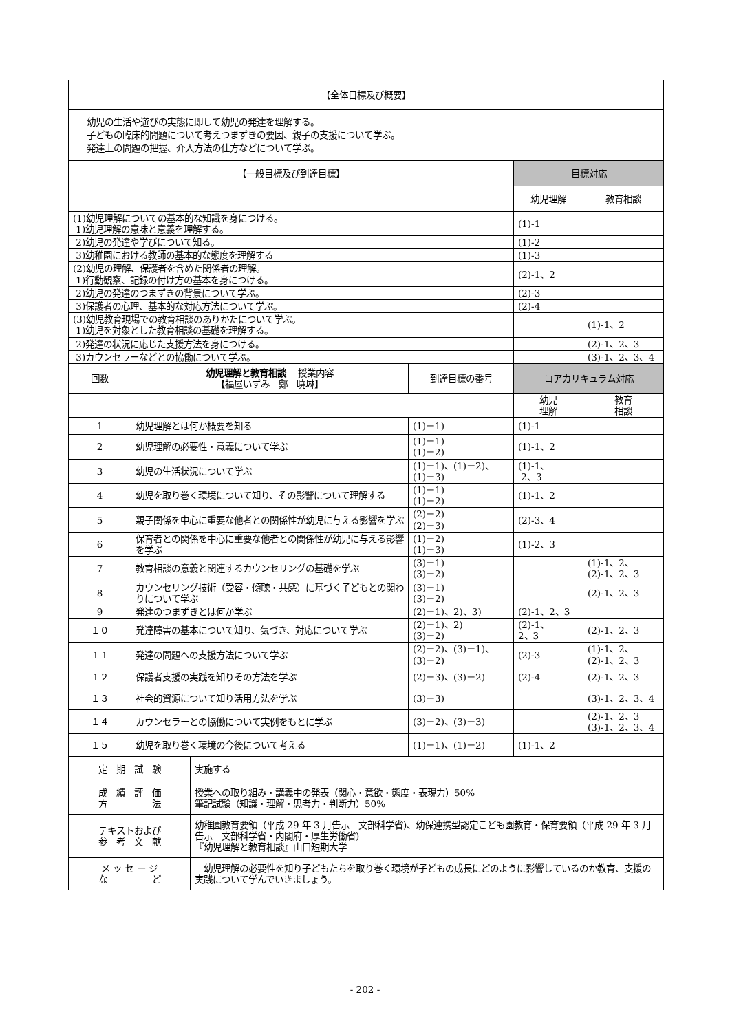| 【全体目標及び概要】 | | | | |
| --- | --- | --- | --- | --- |
| 幼児の生活や遊びの実態に即して幼児の発達を理解する。 子どもの臨床的問題について考えつまずきの要因、親子の支援について学ぶ。 発達上の問題の把握、介入方法の仕方などについて学ぶ。 | | | | |
| 【一般目標及び到達目標】 | | | 目標対応 | |
| | | | 幼児理解 | 教育相談 |
| (1)幼児理解についての基本的な知識を身につける。 1)幼児理解の意味と意義を理解する。 | | | (1)-1 | |
| 2)幼児の発達や学びについて知る。 | | | (1)-2 | |
| 3)幼稚園における教師の基本的な態度を理解する | | | (1)-3 | |
| (2)幼児の理解、保護者を含めた関係者の理解。 1)行動観察、記録の付け方の基本を身につける。 | | | (2)-1、2 | |
| 2)幼児の発達のつまずきの背景について学ぶ。 | | | (2)-3 | |
| 3)保護者の心理、基本的な対応方法について学ぶ。 | | | (2)-4 | |
| (3)幼児教育現場での教育相談のありかたについて学ぶ。 1)幼児を対象とした教育相談の基礎を理解する。 | | | | (1)-1、2 |
| 2)発達の状況に応じた支援方法を身につける。 | | | | (2)-1、2、3 |
| 3)カウンセラーなどとの協働について学ぶ。 | | | | (3)-1、2、3、4 |
| 回数 | 幼児理解と教育相談 授業内容 【福屋いずみ 鄭 曉琳】 | 到達目標の番号 | コアカリキュラム対応 | |
| | | | 幼児 理解 | 教育 相談 |
| 1 | 幼児理解とは何か概要を知る | (1)－1) | (1)-1 | |
| 2 | 幼児理解の必要性・意義について学ぶ | (1)－1) (1)－2) | (1)-1、2 | |
| 3 | 幼児の生活状況について学ぶ | (1)－1)、(1)－2)、 (1)－3) | (1)-1、 2、3 | |
| 4 | 幼児を取り巻く環境について知り、その影響について理解する | (1)－1) (1)－2) | (1)-1、2 | |
| 5 | 親子関係を中心に重要な他者との関係性が幼児に与える影響を学ぶ | (2)－2) (2)－3) | (2)-3、4 | |
| 6 | 保育者との関係を中心に重要な他者との関係性が幼児に与える影響を学ぶ | (1)－2) (1)－3) | (1)-2、3 | |
| 7 | 教育相談の意義と関連するカウンセリングの基礎を学ぶ | (3)－1) (3)－2) | | (1)-1、2、 (2)-1、2、3 |
| 8 | カウンセリング技術（受容・傾聴・共感）に基づく子どもとの関わりについて学ぶ | (3)－1) (3)－2) | | (2)-1、2、3 |
| 9 | 発達のつまずきとは何か学ぶ | (2)－1)、2)、3) | (2)-1、2、3 | |
| １０ | 発達障害の基本について知り、気づき、対応について学ぶ | (2)－1)、2) (3)－2) | (2)-1、 2、3 | (2)-1、2、3 |
| １１ | 発達の問題への支援方法について学ぶ | (2)－2)、(3)－1)、 (3)－2) | (2)-3 | (1)-1、2、 (2)-1、2、3 |
| １２ | 保護者支援の実践を知りその方法を学ぶ | (2)－3)、(3)－2) | (2)-4 | (2)-1、2、3 |
| １３ | 社会的資源について知り活用方法を学ぶ | (3)－3) | | (3)-1、2、3、4 |
| １４ | カウンセラーとの協働について実例をもとに学ぶ | (3)－2)、(3)－3) | | (2)-1、2、3 (3)-1、2、3、4 |
| １５ | 幼児を取り巻く環境の今後について考える | (1)－1)、(1)－2) | (1)-1、2 | |
| 定 期 試 験 | 実施する |
| 成 績 評 価 方 法 | 授業への取り組み・講義中の発表（関心・意欲・態度・表現力）50% 筆記試験（知識・理解・思考力・判断力）50% |
| テキストおよび 参 考 文 献 | 幼稚園教育要領（平成 29 年 3 月告示 文部科学省)、幼保連携型認定こども園教育・保育要領（平成 29 年 3 月告示 文部科学省・内閣府・厚生労働省) 『幼児理解と教育相談』山口短期大学 |
| メ ッ セ ー ジ な ど | 幼児理解の必要性を知り子どもたちを取り巻く環境が子どもの成長にどのように影響しているのか教育、支援の実践について学んでいきましょう。 |
- 202 -